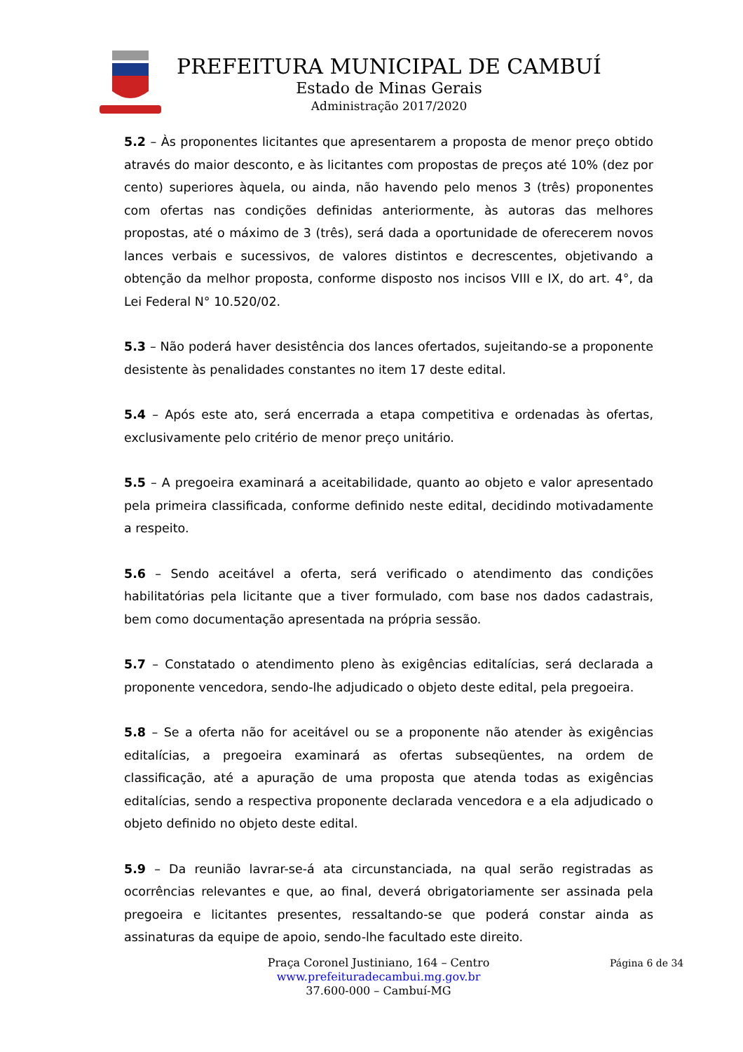PREFEITURA MUNICIPAL DE CAMBUÍ
Estado de Minas Gerais
Administração 2017/2020
5.2 – Às proponentes licitantes que apresentarem a proposta de menor preço obtido através do maior desconto, e às licitantes com propostas de preços até 10% (dez por cento) superiores àquela, ou ainda, não havendo pelo menos 3 (três) proponentes com ofertas nas condições definidas anteriormente, às autoras das melhores propostas, até o máximo de 3 (três), será dada a oportunidade de oferecerem novos lances verbais e sucessivos, de valores distintos e decrescentes, objetivando a obtenção da melhor proposta, conforme disposto nos incisos VIII e IX, do art. 4°, da Lei Federal N° 10.520/02.
5.3 – Não poderá haver desistência dos lances ofertados, sujeitando-se a proponente desistente às penalidades constantes no item 17 deste edital.
5.4 – Após este ato, será encerrada a etapa competitiva e ordenadas às ofertas, exclusivamente pelo critério de menor preço unitário.
5.5 – A pregoeira examinará a aceitabilidade, quanto ao objeto e valor apresentado pela primeira classificada, conforme definido neste edital, decidindo motivadamente a respeito.
5.6 – Sendo aceitável a oferta, será verificado o atendimento das condições habilitatórias pela licitante que a tiver formulado, com base nos dados cadastrais, bem como documentação apresentada na própria sessão.
5.7 – Constatado o atendimento pleno às exigências editalícias, será declarada a proponente vencedora, sendo-lhe adjudicado o objeto deste edital, pela pregoeira.
5.8 – Se a oferta não for aceitável ou se a proponente não atender às exigências editalícias, a pregoeira examinará as ofertas subseqüentes, na ordem de classificação, até a apuração de uma proposta que atenda todas as exigências editalícias, sendo a respectiva proponente declarada vencedora e a ela adjudicado o objeto definido no objeto deste edital.
5.9 – Da reunião lavrar-se-á ata circunstanciada, na qual serão registradas as ocorrências relevantes e que, ao final, deverá obrigatoriamente ser assinada pela pregoeira e licitantes presentes, ressaltando-se que poderá constar ainda as assinaturas da equipe de apoio, sendo-lhe facultado este direito.
Praça Coronel Justiniano, 164 – Centro
www.prefeituradecambui.mg.gov.br
37.600-000 – Cambuí-MG
Página 6 de 34